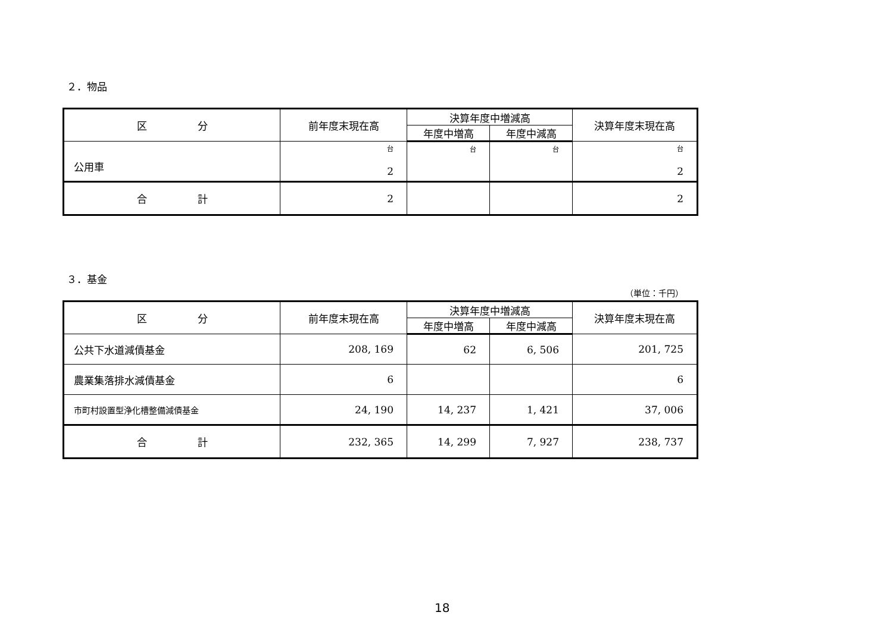２．物品
| 区 分 | 前年度末現在高 | 決算年度中増減高 | | 決算年度末現在高 |
| --- | --- | --- | --- | --- |
| | | 年度中増高 | 年度中減高 | |
| 公用車 | 台 2 | 台 | 台 | 台 2 |
| 合 計 | 2 | | | 2 |
３．基金
（単位：千円）
| 区 分 | 前年度末現在高 | 決算年度中増減高 | | 決算年度末現在高 |
| --- | --- | --- | --- | --- |
| | | 年度中増高 | 年度中減高 | |
| 公共下水道減債基金 | 208, 169 | 62 | 6, 506 | 201, 725 |
| 農業集落排水減債基金 | 6 | | | 6 |
| 市町村設置型浄化槽整備減債基金 | 24, 190 | 14, 237 | 1, 421 | 37, 006 |
| 合 計 | 232, 365 | 14, 299 | 7, 927 | 238, 737 |
18